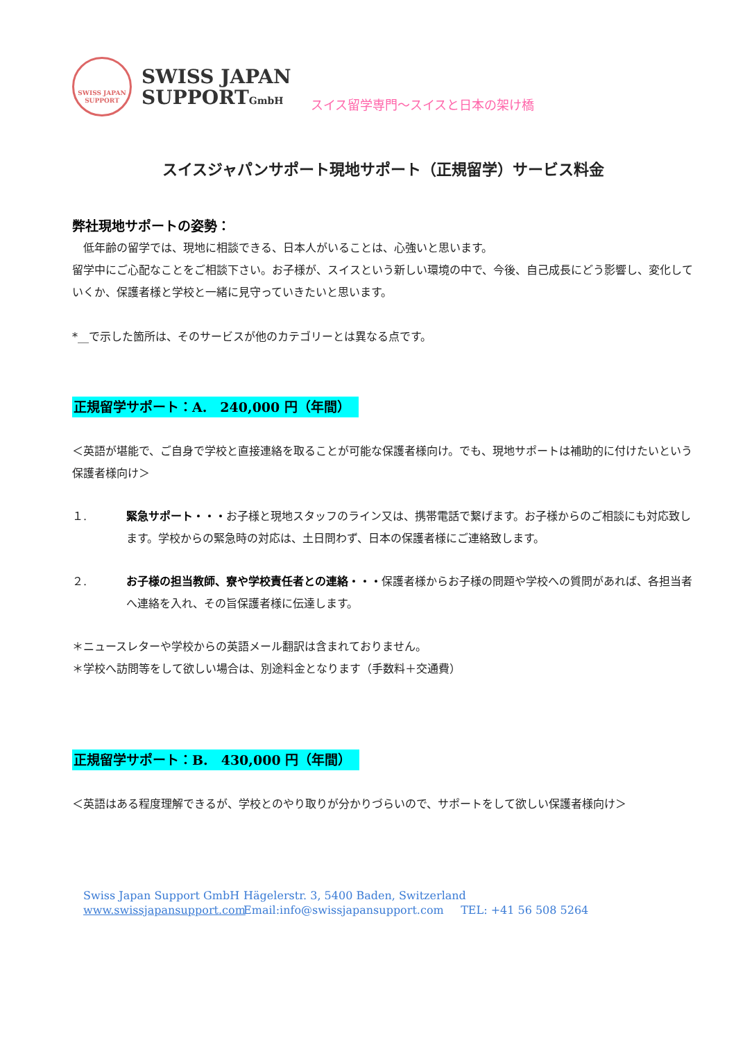SWISS JAPAN
SUPPORT
SWISS JAPAN
SUPPORTGmbH
スイス留学専門～スイスと日本の架け橋
スイスジャパンサポート現地サポート（正規留学）サービス料金
弊社現地サポートの姿勢：
　低年齢の留学では、現地に相談できる、日本人がいることは、心強いと思います。
留学中にご心配なことをご相談下さい。お子様が、スイスという新しい環境の中で、今後、自己成長にどう影響し、変化していくか、保護者様と学校と一緒に見守っていきたいと思います。
*__で示した箇所は、そのサービスが他のカテゴリーとは異なる点です。
正規留学サポート：A.　240,000 円（年間）
＜英語が堪能で、ご自身で学校と直接連絡を取ることが可能な保護者様向け。でも、現地サポートは補助的に付けたいという保護者様向け＞
１. 緊急サポート・・・お子様と現地スタッフのライン又は、携帯電話で繋げます。お子様からのご相談にも対応致します。学校からの緊急時の対応は、土日問わず、日本の保護者様にご連絡致します。
２. お子様の担当教師、寮や学校責任者との連絡・・・保護者様からお子様の問題や学校への質問があれば、各担当者へ連絡を入れ、その旨保護者様に伝達します。
＊ニュースレターや学校からの英語メール翻訳は含まれておりません。
＊学校へ訪問等をして欲しい場合は、別途料金となります（手数料＋交通費）
正規留学サポート：B.　430,000 円（年間）
＜英語はある程度理解できるが、学校とのやり取りが分かりづらいので、サポートをして欲しい保護者様向け＞
Swiss Japan Support GmbH Hägelerstr. 3, 5400 Baden, Switzerland
www.swissjapansupport.com Email:info@swissjapansupport.com TEL: +41 56 508 5264